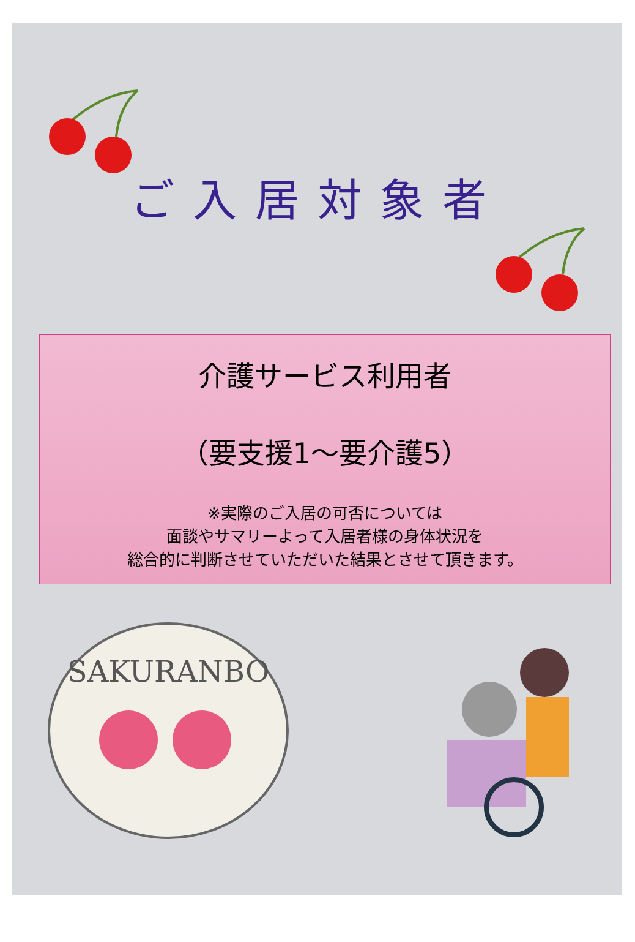ご入居対象者
介護サービス利用者
（要支援1～要介護5）
※実際のご入居の可否については
面談やサマリーよって入居者様の身体状況を
総合的に判断させていただいた結果とさせて頂きます。
SAKURANBO